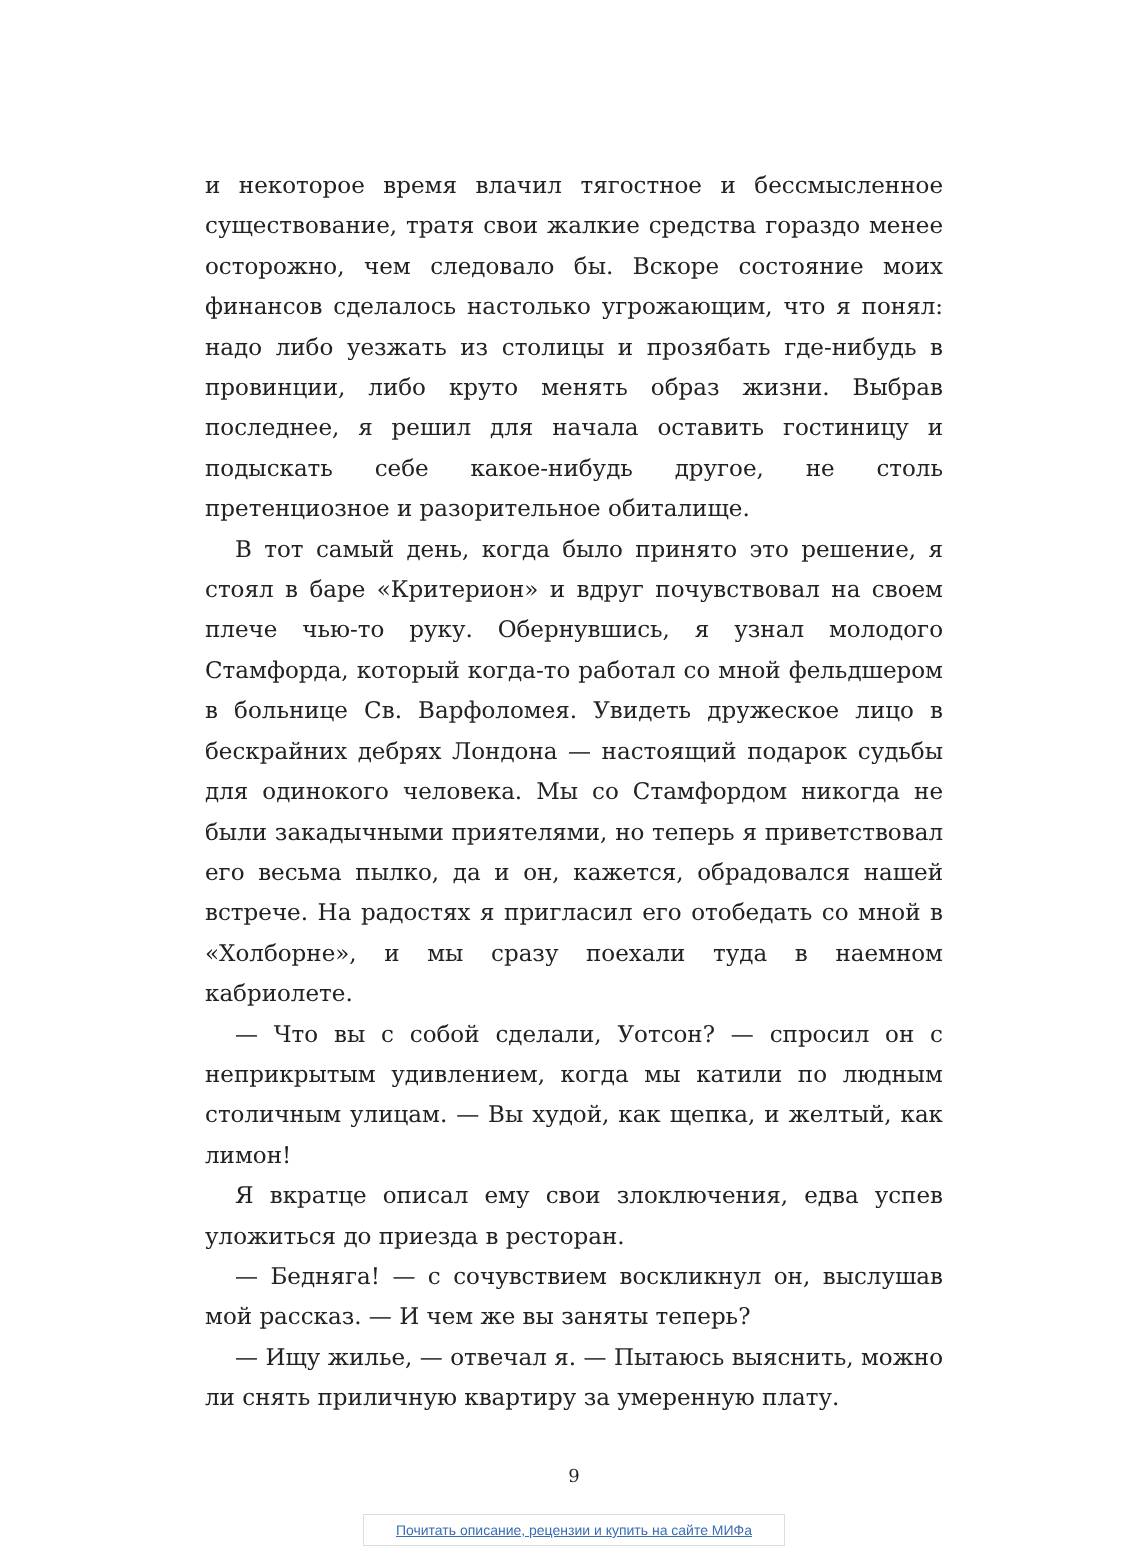и некоторое время влачил тягостное и бессмысленное существование, тратя свои жалкие средства гораздо менее осторожно, чем следовало бы. Вскоре состояние моих финансов сделалось настолько угрожающим, что я понял: надо либо уезжать из столицы и прозябать где-нибудь в провинции, либо круто менять образ жизни. Выбрав последнее, я решил для начала оставить гостиницу и подыскать себе какое-нибудь другое, не столь претенциозное и разорительное обиталище.
В тот самый день, когда было принято это решение, я стоял в баре «Критерион» и вдруг почувствовал на своем плече чью-то руку. Обернувшись, я узнал молодого Стамфорда, который когда-то работал со мной фельдшером в больнице Св. Варфоломея. Увидеть дружеское лицо в бескрайних дебрях Лондона — настоящий подарок судьбы для одинокого человека. Мы со Стамфордом никогда не были закадычными приятелями, но теперь я приветствовал его весьма пылко, да и он, кажется, обрадовался нашей встрече. На радостях я пригласил его отобедать со мной в «Холборне», и мы сразу поехали туда в наемном кабриолете.
— Что вы с собой сделали, Уотсон? — спросил он с неприкрытым удивлением, когда мы катили по людным столичным улицам. — Вы худой, как щепка, и желтый, как лимон!
Я вкратце описал ему свои злоключения, едва успев уложиться до приезда в ресторан.
— Бедняга! — с сочувствием воскликнул он, выслушав мой рассказ. — И чем же вы заняты теперь?
— Ищу жилье, — отвечал я. — Пытаюсь выяснить, можно ли снять приличную квартиру за умеренную плату.
9
Почитать описание, рецензии и купить на сайте МИФа